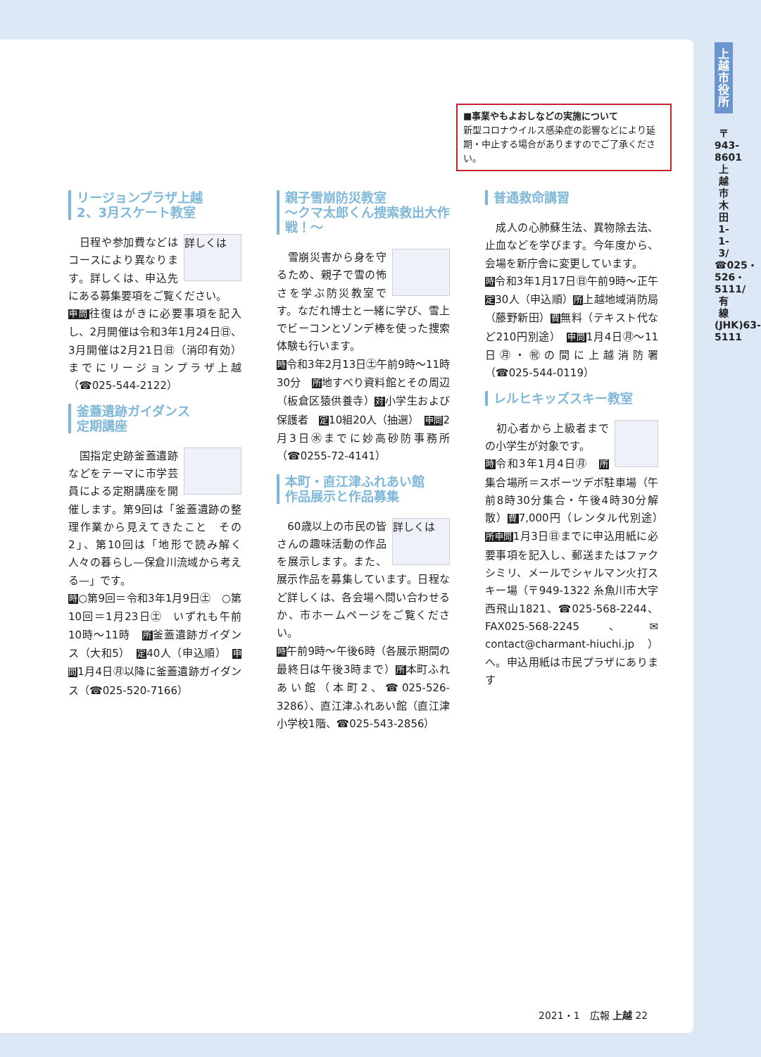上越市役所
〒943-8601 上越市木田1-1-3/☎025・526・5111/有線(JHK)63-5111
■事業やもよおしなどの実施について
新型コロナウイルス感染症の影響などにより延期・中止する場合がありますのでご了承ください。
リージョンプラザ上越
2、3月スケート教室
詳しくは　日程や参加費などはコースにより異なります。詳しくは、申込先にある募集要項をご覧ください。
申問往復はがきに必要事項を記入し、2月開催は令和3年1月24日㊐、3月開催は2月21日㊐（消印有効）までにリージョンプラザ上越（☎025-544-2122）
釜蓋遺跡ガイダンス
定期講座
　国指定史跡釜蓋遺跡などをテーマに市学芸員による定期講座を開催します。第9回は「釜蓋遺跡の整理作業から見えてきたこと　その2」、第10回は「地形で読み解く人々の暮らし—保倉川流域から考える—」です。
時○第9回＝令和3年1月9日㊏　○第10回＝1月23日㊏　いずれも午前10時～11時　所釜蓋遺跡ガイダンス（大和5）　定40人（申込順）　申問1月4日㊊以降に釜蓋遺跡ガイダンス（☎025-520-7166）
親子雪崩防災教室
～クマ太郎くん捜索救出大作戦！～
　雪崩災害から身を守るため、親子で雪の怖さを学ぶ防災教室です。なだれ博士と一緒に学び、雪上でビーコンとゾンデ棒を使った捜索体験も行います。
時令和3年2月13日㊏午前9時～11時30分　所地すべり資料館とその周辺（板倉区猿供養寺）対小学生および保護者　定10組20人（抽選）　申問2月3日㊌までに妙高砂防事務所（☎0255-72-4141）
本町・直江津ふれあい館
作品展示と作品募集
詳しくは　60歳以上の市民の皆さんの趣味活動の作品を展示します。また、展示作品を募集しています。日程など詳しくは、各会場へ問い合わせるか、市ホームページをご覧ください。
時午前9時～午後6時（各展示期間の最終日は午後3時まで）所本町ふれあい館（本町2、☎025-526-3286）、直江津ふれあい館（直江津小学校1階、☎025-543-2856）
普通救命講習
　成人の心肺蘇生法、異物除去法、止血などを学びます。今年度から、会場を新庁舎に変更しています。
時令和3年1月17日㊐午前9時～正午　定30人（申込順）所上越地域消防局（藤野新田）費無料（テキスト代など210円別途）　申問1月4日㊊～11日㊊・㊗の間に上越消防署（☎025-544-0119）
レルヒキッズスキー教室
　初心者から上級者までの小学生が対象です。
時令和3年1月4日㊊　所集合場所＝スポーツデポ駐車場（午前8時30分集合・午後4時30分解散）費7,000円（レンタル代別途）　所申問1月3日㊐までに申込用紙に必要事項を記入し、郵送またはファクシミリ、メールでシャルマン火打スキー場（〒949-1322 糸魚川市大字西飛山1821、☎025-568-2244、FAX025-568-2245、✉contact@charmant-hiuchi.jp）へ。申込用紙は市民プラザにあります
2021・1　広報 上越 22